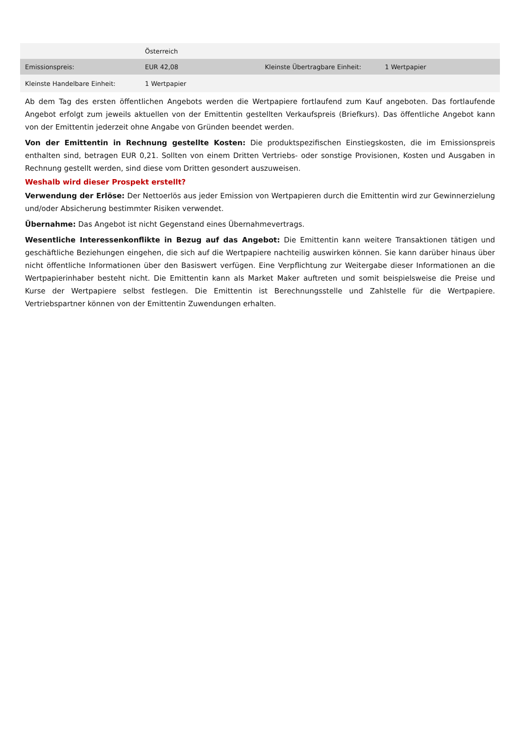| | Österreich | | |
| Emissionspreis: | EUR 42,08 | Kleinste Übertragbare Einheit: | 1 Wertpapier |
| Kleinste Handelbare Einheit: | 1 Wertpapier | | |
Ab dem Tag des ersten öffentlichen Angebots werden die Wertpapiere fortlaufend zum Kauf angeboten. Das fortlaufende Angebot erfolgt zum jeweils aktuellen von der Emittentin gestellten Verkaufspreis (Briefkurs). Das öffentliche Angebot kann von der Emittentin jederzeit ohne Angabe von Gründen beendet werden.
Von der Emittentin in Rechnung gestellte Kosten: Die produktspezifischen Einstiegskosten, die im Emissionspreis enthalten sind, betragen EUR 0,21. Sollten von einem Dritten Vertriebs- oder sonstige Provisionen, Kosten und Ausgaben in Rechnung gestellt werden, sind diese vom Dritten gesondert auszuweisen.
Weshalb wird dieser Prospekt erstellt?
Verwendung der Erlöse: Der Nettoerlös aus jeder Emission von Wertpapieren durch die Emittentin wird zur Gewinnerzielung und/oder Absicherung bestimmter Risiken verwendet.
Übernahme: Das Angebot ist nicht Gegenstand eines Übernahmevertrags.
Wesentliche Interessenkonflikte in Bezug auf das Angebot: Die Emittentin kann weitere Transaktionen tätigen und geschäftliche Beziehungen eingehen, die sich auf die Wertpapiere nachteilig auswirken können. Sie kann darüber hinaus über nicht öffentliche Informationen über den Basiswert verfügen. Eine Verpflichtung zur Weitergabe dieser Informationen an die Wertpapierinhaber besteht nicht. Die Emittentin kann als Market Maker auftreten und somit beispielsweise die Preise und Kurse der Wertpapiere selbst festlegen. Die Emittentin ist Berechnungsstelle und Zahlstelle für die Wertpapiere. Vertriebspartner können von der Emittentin Zuwendungen erhalten.